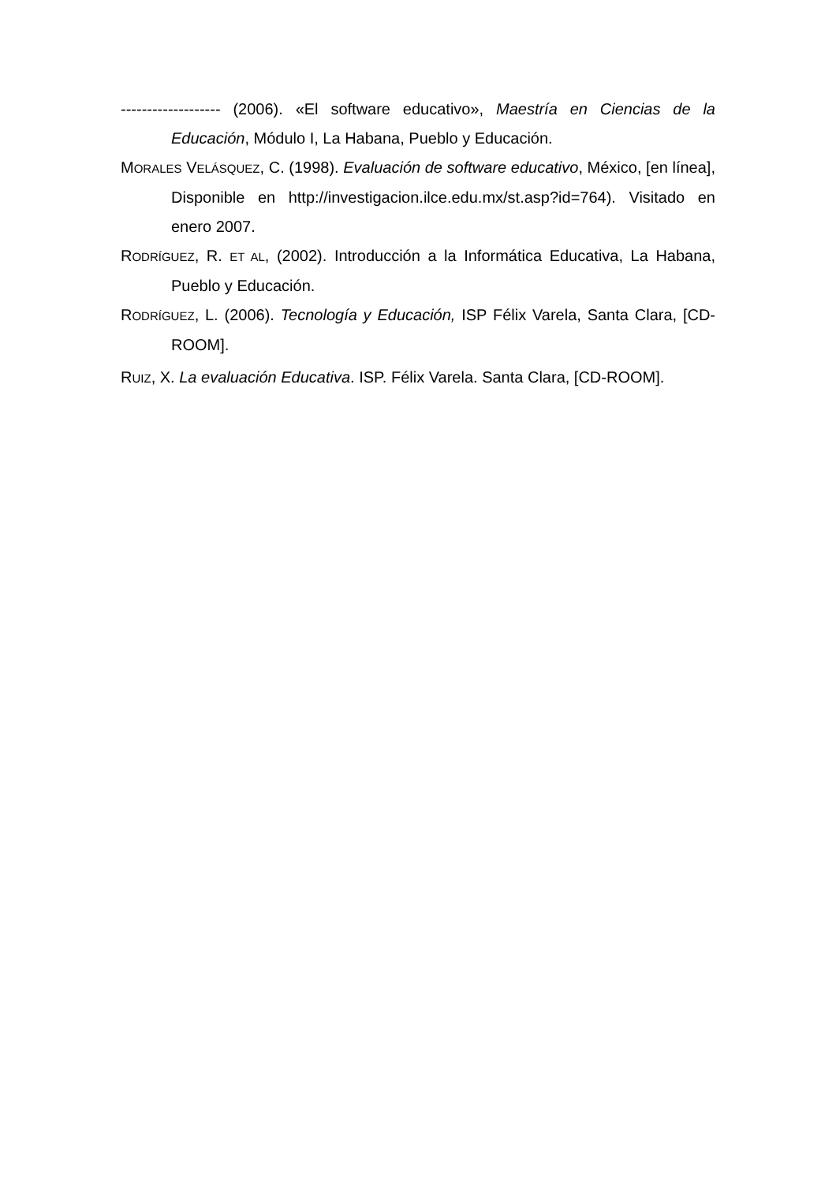------------------- (2006). «El software educativo», Maestría en Ciencias de la Educación, Módulo I, La Habana, Pueblo y Educación.
MORALES VELÁSQUEZ, C. (1998). Evaluación de software educativo, México, [en línea], Disponible en http://investigacion.ilce.edu.mx/st.asp?id=764). Visitado en enero 2007.
RODRÍGUEZ, R. ET AL, (2002). Introducción a la Informática Educativa, La Habana, Pueblo y Educación.
RODRÍGUEZ, L. (2006). Tecnología y Educación, ISP Félix Varela, Santa Clara, [CD-ROOM].
RUIZ, X. La evaluación Educativa. ISP. Félix Varela. Santa Clara, [CD-ROOM].